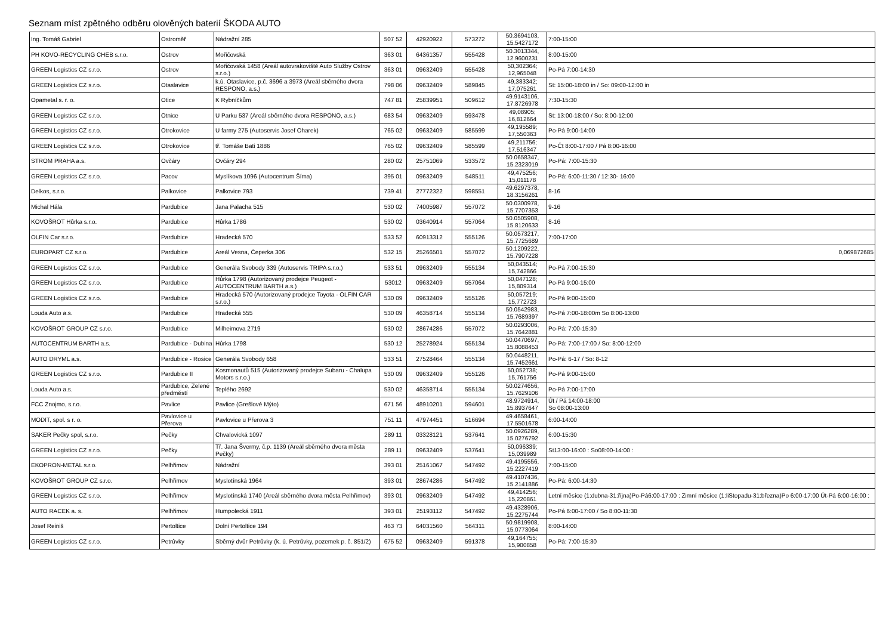Seznam míst zpětného odběru olověných baterií ŠKODA AUTO
| Ing. Tomáš Gabriel | Ostroměř | Nádražní 285 | 507 52 | 42920922 | 573272 | 50.3694103, 15.5427172 | 7:00-15:00 |
| PH KOVO-RECYCLING CHEB s.r.o. | Ostrov | Mořičovská | 363 01 | 64361357 | 555428 | 50.3013344, 12.9600231 | 8:00-15:00 |
| GREEN Logistics CZ s.r.o. | Ostrov | Mořičovská 1458 (Areál autovrakoviště Auto Služby Ostrov s.r.o.) | 363 01 | 09632409 | 555428 | 50,302364; 12,965048 | Po-Pá 7:00-14:30 |
| GREEN Logistics CZ s.r.o. | Otaslavice | k.ú. Otaslavice, p.č. 3696 a 3973 (Areál sběrného dvora RESPONO, a.s.) | 798 06 | 09632409 | 589845 | 49,383342; 17,075261 | St: 15:00-18:00 in / So: 09:00-12:00 in |
| Opametal s. r. o. | Otice | K Rybníčkům | 747 81 | 25839951 | 509612 | 49.9143106, 17.8726978 | 7:30-15:30 |
| GREEN Logistics CZ s.r.o. | Otnice | U Parku 537 (Areál sběrného dvora RESPONO, a.s.) | 683 54 | 09632409 | 593478 | 49,08905; 16,812664 | St: 13:00-18:00 / So: 8:00-12:00 |
| GREEN Logistics CZ s.r.o. | Otrokovice | U farmy 275 (Autoservis Josef Oharek) | 765 02 | 09632409 | 585599 | 49,195589; 17,550363 | Po-Pá 9:00-14:00 |
| GREEN Logistics CZ s.r.o. | Otrokovice | tř. Tomáše Bati 1886 | 765 02 | 09632409 | 585599 | 49,211756; 17,516347 | Po-Čt 8:00-17:00 / Pá 8:00-16:00 |
| STROM PRAHA a.s. | Ovčáry | Ovčáry 294 | 280 02 | 25751069 | 533572 | 50.0658347, 15.2323019 | Po-Pá: 7:00-15:30 |
| GREEN Logistics CZ s.r.o. | Pacov | Myslíkova 1096 (Autocentrum Šíma) | 395 01 | 09632409 | 548511 | 49,475256; 15,011178 | Po-Pá: 6:00-11:30 / 12:30- 16:00 |
| Delkos, s.r.o. | Palkovice | Palkovice 793 | 739 41 | 27772322 | 598551 | 49.6297378, 18.3156261 | 8-16 |
| Michal Hála | Pardubice | Jana Palacha 515 | 530 02 | 74005987 | 557072 | 50.0300978, 15.7707353 | 9-16 |
| KOVOŠROT Hůrka s.r.o. | Pardubice | Hůrka 1786 | 530 02 | 03640914 | 557064 | 50.0505908, 15.8120633 | 8-16 |
| OLFIN Car s.r.o. | Pardubice | Hradecká 570 | 533 52 | 60913312 | 555126 | 50.0573217, 15.7725689 | 7:00-17:00 |
| EUROPART CZ s.r.o. | Pardubice | Areál Vesna, Čeperka 306 | 532 15 | 25266501 | 557072 | 50.1209222, 15.7907228 | 0,069872685 |
| GREEN Logistics CZ s.r.o. | Pardubice | Generála Svobody 339 (Autoservis TRIPA s.r.o.) | 533 51 | 09632409 | 555134 | 50,043514; 15,742866 | Po-Pá 7:00-15:30 |
| GREEN Logistics CZ s.r.o. | Pardubice | Hůrka 1798 (Autorizovaný prodejce Peugeot - AUTOCENTRUM BARTH a.s.) | 53012 | 09632409 | 557064 | 50,047128; 15,809314 | Po-Pá 9:00-15:00 |
| GREEN Logistics CZ s.r.o. | Pardubice | Hradecká 570 (Autorizovaný prodejce Toyota - OLFIN CAR s.r.o.) | 530 09 | 09632409 | 555126 | 50,057219; 15,772723 | Po-Pá 9:00-15:00 |
| Louda Auto a.s. | Pardubice | Hradecká 555 | 530 09 | 46358714 | 555134 | 50.0542983, 15.7689397 | Po-Pá 7:00-18:00m So 8:00-13:00 |
| KOVOŠROT GROUP CZ s.r.o. | Pardubice | Milheimova 2719 | 530 02 | 28674286 | 557072 | 50.0293006, 15.7642881 | Po-Pá: 7:00-15:30 |
| AUTOCENTRUM BARTH a.s. | Pardubice - Dubina | Hůrka 1798 | 530 12 | 25278924 | 555134 | 50.0470697, 15.8088453 | Po-Pá: 7:00-17:00 / So: 8:00-12:00 |
| AUTO DRYML a.s. | Pardubice - Rosice | Generála Svobody 658 | 533 51 | 27528464 | 555134 | 50.0448211, 15.7452661 | Po-Pá: 6-17 / So: 8-12 |
| GREEN Logistics CZ s.r.o. | Pardubice II | Kosmonautů 515 (Autorizovaný prodejce Subaru - Chalupa Motors s.r.o.) | 530 09 | 09632409 | 555126 | 50,052738; 15,761756 | Po-Pá 9:00-15:00 |
| Louda Auto a.s. | Pardubice, Zelené předměstí | Teplého 2692 | 530 02 | 46358714 | 555134 | 50.0274656, 15.7629106 | Po-Pá 7:00-17:00 |
| FCC Znojmo, s.r.o. | Pavlice | Pavlice (Grešlové Mýto) | 671 56 | 48910201 | 594601 | 48.9724914, 15.8937647 | Út / Pá 14:00-18:00 So 08:00-13:00 |
| MODIT, spol. s r. o. | Pavlovice u Přerova | Pavlovice u Přerova 3 | 751 11 | 47974451 | 516694 | 49.4658461, 17.5501678 | 6:00-14:00 |
| SAKER Pečky spol, s.r.o. | Pečky | Chvalovická 1097 | 289 11 | 03328121 | 537641 | 50.0926289, 15.0276792 | 6:00-15:30 |
| GREEN Logistics CZ s.r.o. | Pečky | Tř. Jana Švermy, č.p. 1139 (Areál sběrného dvora města Pečky) | 289 11 | 09632409 | 537641 | 50,096339; 15,039989 | St13:00-16:00 : So08:00-14:00 : |
| EKOPRON-METAL s.r.o. | Pelhřimov | Nádražní | 393 01 | 25161067 | 547492 | 49.4195556, 15.2227419 | 7:00-15:00 |
| KOVOŠROT GROUP CZ s.r.o. | Pelhřimov | Myslotínská 1964 | 393 01 | 28674286 | 547492 | 49.4107436, 15.2141886 | Po-Pá: 6:00-14:30 |
| GREEN Logistics CZ s.r.o. | Pelhřimov | Myslotínská 1740 (Areál sběrného dvora města Pelhřimov) | 393 01 | 09632409 | 547492 | 49,414256; 15,220861 | Letní měsíce (1:dubna-31:října)Po-Pá6:00-17:00 : Zimní měsíce (1:liStopadu-31:března)Po 6:00-17:00 Út-Pá 6:00-16:00 : |
| AUTO RACEK a. s. | Pelhřimov | Humpolecká 1911 | 393 01 | 25193112 | 547492 | 49.4328906, 15.2275744 | Po-Pá 6:00-17:00 / So 8:00-11:30 |
| Josef Reiniš | Pertoltice | Dolní Pertoltice 194 | 463 73 | 64031560 | 564311 | 50.9819908, 15.0773064 | 8:00-14:00 |
| GREEN Logistics CZ s.r.o. | Petrůvky | Sběrný dvůr Petrůvky (k. ú. Petrůvky, pozemek p. č. 851/2) | 675 52 | 09632409 | 591378 | 49,164755; 15,900858 | Po-Pá: 7:00-15:30 |